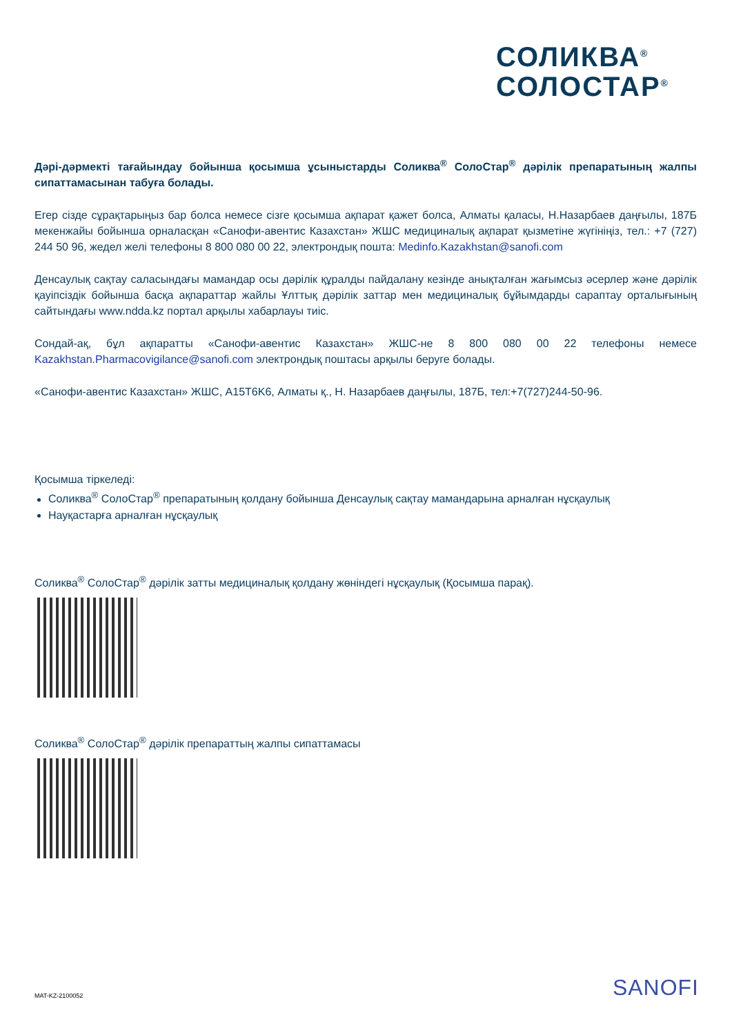СОЛИКВА<sup>®</sup>
СОЛОСТАР<sup>®</sup>
Дәрі-дәрмекті тағайындау бойынша қосымша ұсыныстарды Соликва<sup>®</sup> СолоСтар<sup>®</sup> дәрілік препаратының жалпы сипаттамасынан табуға болады.
Егер сізде сұрақтарыңыз бар болса немесе сізге қосымша ақпарат қажет болса, Алматы қаласы, Н.Назарбаев даңғылы, 187Б мекенжайы бойынша орналасқан «Санофи-авентис Казахстан» ЖШС медициналық ақпарат қызметіне жүгініңіз, тел.: +7 (727) 244 50 96, жедел желі телефоны 8 800 080 00 22, электрондық пошта: Medinfo.Kazakhstan@sanofi.com
Денсаулық сақтау саласындағы мамандар осы дәрілік құралды пайдалану кезінде анықталған жағымсыз әсерлер және дәрілік қауіпсіздік бойынша басқа ақпараттар жайлы Ұлттық дәрілік заттар мен медициналық бұйымдарды сараптау орталығының сайтындағы www.ndda.kz портал арқылы хабарлауы тиіс.
Сондай-ақ, бұл ақпаратты «Санофи-авентис Казахстан» ЖШС-не 8 800 080 00 22 телефоны немесе Kazakhstan.Pharmacovigilance@sanofi.com электрондық поштасы арқылы беруге болады.
«Санофи-авентис Казахстан» ЖШС, A15T6K6, Алматы қ., Н. Назарбаев даңғылы, 187Б, тел:+7(727)244-50-96.
Қосымша тіркеледі:
Соликва<sup>®</sup> СолоСтар<sup>®</sup> препаратының қолдану бойынша Денсаулық сақтау мамандарына арналған нұсқаулық
Науқастарға арналған нұсқаулық
Соликва<sup>®</sup> СолоСтар<sup>®</sup> дәрілік затты медициналық қолдану жөніндегі нұсқаулық (Қосымша парақ).
Соликва<sup>®</sup> СолоСтар<sup>®</sup> дәрілік препараттың жалпы сипаттамасы
MAT-KZ-2100052 SANOFI